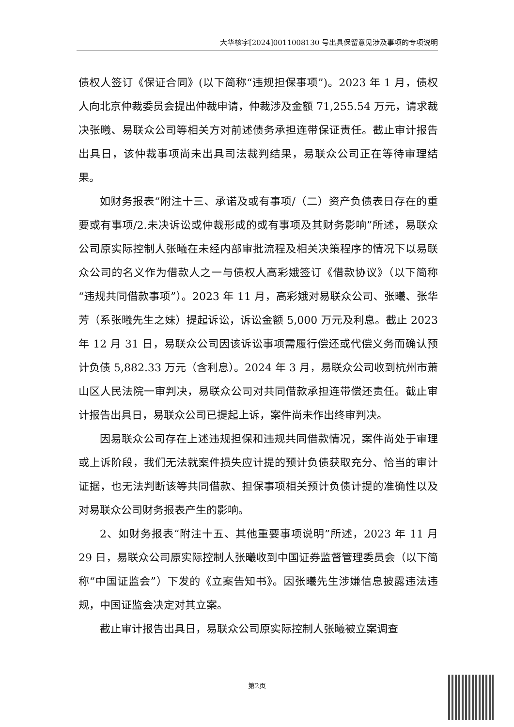大华核字[2024]0011008130 号出具保留意见涉及事项的专项说明
债权人签订《保证合同》(以下简称“违规担保事项”)。2023 年 1 月，债权人向北京仲裁委员会提出仲裁申请，仲裁涉及金额 71,255.54 万元，请求裁决张曦、易联众公司等相关方对前述债务承担连带保证责任。截止审计报告出具日，该仲裁事项尚未出具司法裁判结果，易联众公司正在等待审理结果。
如财务报表“附注十三、承诺及或有事项/（二）资产负债表日存在的重要或有事项/2.未决诉讼或仲裁形成的或有事项及其财务影响”所述，易联众公司原实际控制人张曦在未经内部审批流程及相关决策程序的情况下以易联众公司的名义作为借款人之一与债权人高彩娥签订《借款协议》（以下简称“违规共同借款事项”）。2023 年 11 月，高彩娥对易联众公司、张曦、张华芳（系张曦先生之妹）提起诉讼，诉讼金额 5,000 万元及利息。截止 2023 年 12 月 31 日，易联众公司因该诉讼事项需履行偿还或代偿义务而确认预计负债 5,882.33 万元（含利息）。2024 年 3 月，易联众公司收到杭州市萧山区人民法院一审判决，易联众公司对共同借款承担连带偿还责任。截止审计报告出具日，易联众公司已提起上诉，案件尚未作出终审判决。
因易联众公司存在上述违规担保和违规共同借款情况，案件尚处于审理或上诉阶段，我们无法就案件损失应计提的预计负债获取充分、恰当的审计证据，也无法判断该等共同借款、担保事项相关预计负债计提的准确性以及对易联众公司财务报表产生的影响。
2、如财务报表“附注十五、其他重要事项说明”所述，2023 年 11 月 29 日，易联众公司原实际控制人张曦收到中国证券监督管理委员会（以下简称“中国证监会”）下发的《立案告知书》。因张曦先生涉嫌信息披露违法违规，中国证监会决定对其立案。
截止审计报告出具日，易联众公司原实际控制人张曦被立案调查
第2页